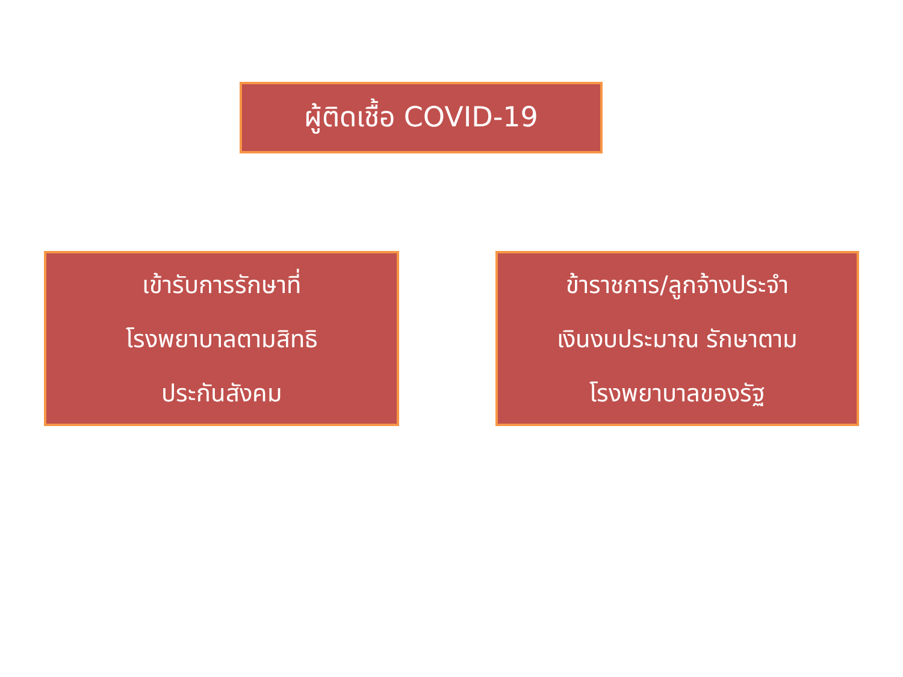ผู้ติดเชื้อ COVID-19
เข้ารับการรักษาที่
โรงพยาบาลตามสิทธิ
ประกันสังคม
ข้าราชการ/ลูกจ้างประจำ
เงินงบประมาณ รักษาตาม
โรงพยาบาลของรัฐ